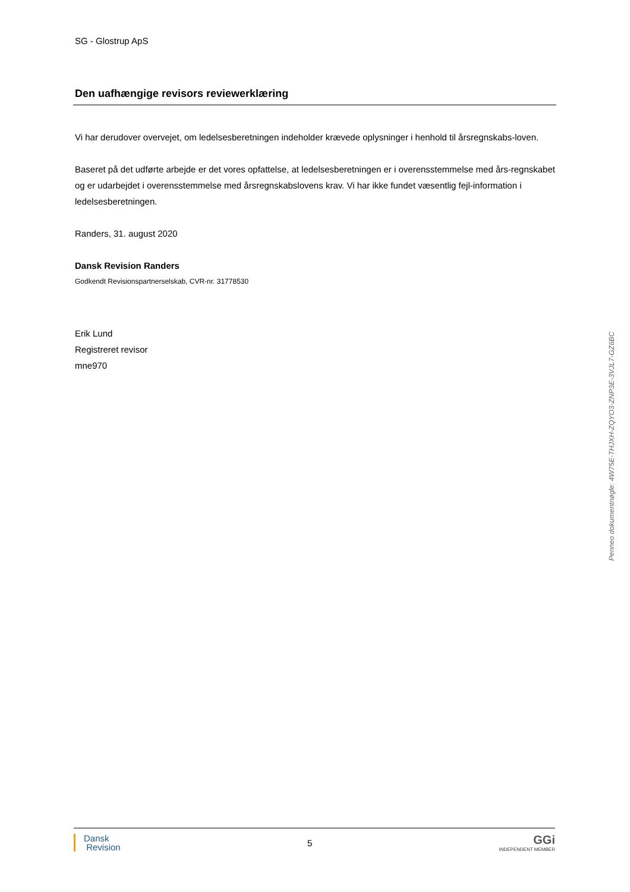SG - Glostrup ApS
Den uafhængige revisors reviewerklæring
Vi har derudover overvejet, om ledelsesberetningen indeholder krævede oplysninger i henhold til årsregnskabs-loven.
Baseret på det udførte arbejde er det vores opfattelse, at ledelsesberetningen er i overensstemmelse med års-regnskabet og er udarbejdet i overensstemmelse med årsregnskabslovens krav. Vi har ikke fundet væsentlig fejl-information i ledelsesberetningen.
Randers, 31. august 2020
Dansk Revision Randers
Godkendt Revisionspartnerselskab, CVR-nr. 31778530
Erik Lund
Registreret revisor
mne970
Penneo dokumentnøgle: 4W75E-THJXH-ZQYO3-ZNP3E-3VJL7-GZ6BC
Dansk
Revision
5
GGi
INDEPENDENT MEMBER